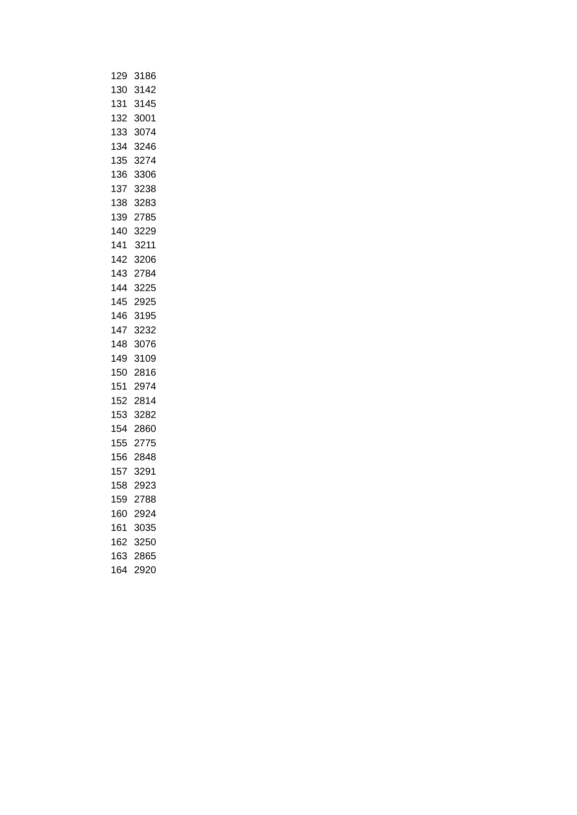| 129 | 3186 |
| 130 | 3142 |
| 131 | 3145 |
| 132 | 3001 |
| 133 | 3074 |
| 134 | 3246 |
| 135 | 3274 |
| 136 | 3306 |
| 137 | 3238 |
| 138 | 3283 |
| 139 | 2785 |
| 140 | 3229 |
| 141 | 3211 |
| 142 | 3206 |
| 143 | 2784 |
| 144 | 3225 |
| 145 | 2925 |
| 146 | 3195 |
| 147 | 3232 |
| 148 | 3076 |
| 149 | 3109 |
| 150 | 2816 |
| 151 | 2974 |
| 152 | 2814 |
| 153 | 3282 |
| 154 | 2860 |
| 155 | 2775 |
| 156 | 2848 |
| 157 | 3291 |
| 158 | 2923 |
| 159 | 2788 |
| 160 | 2924 |
| 161 | 3035 |
| 162 | 3250 |
| 163 | 2865 |
| 164 | 2920 |